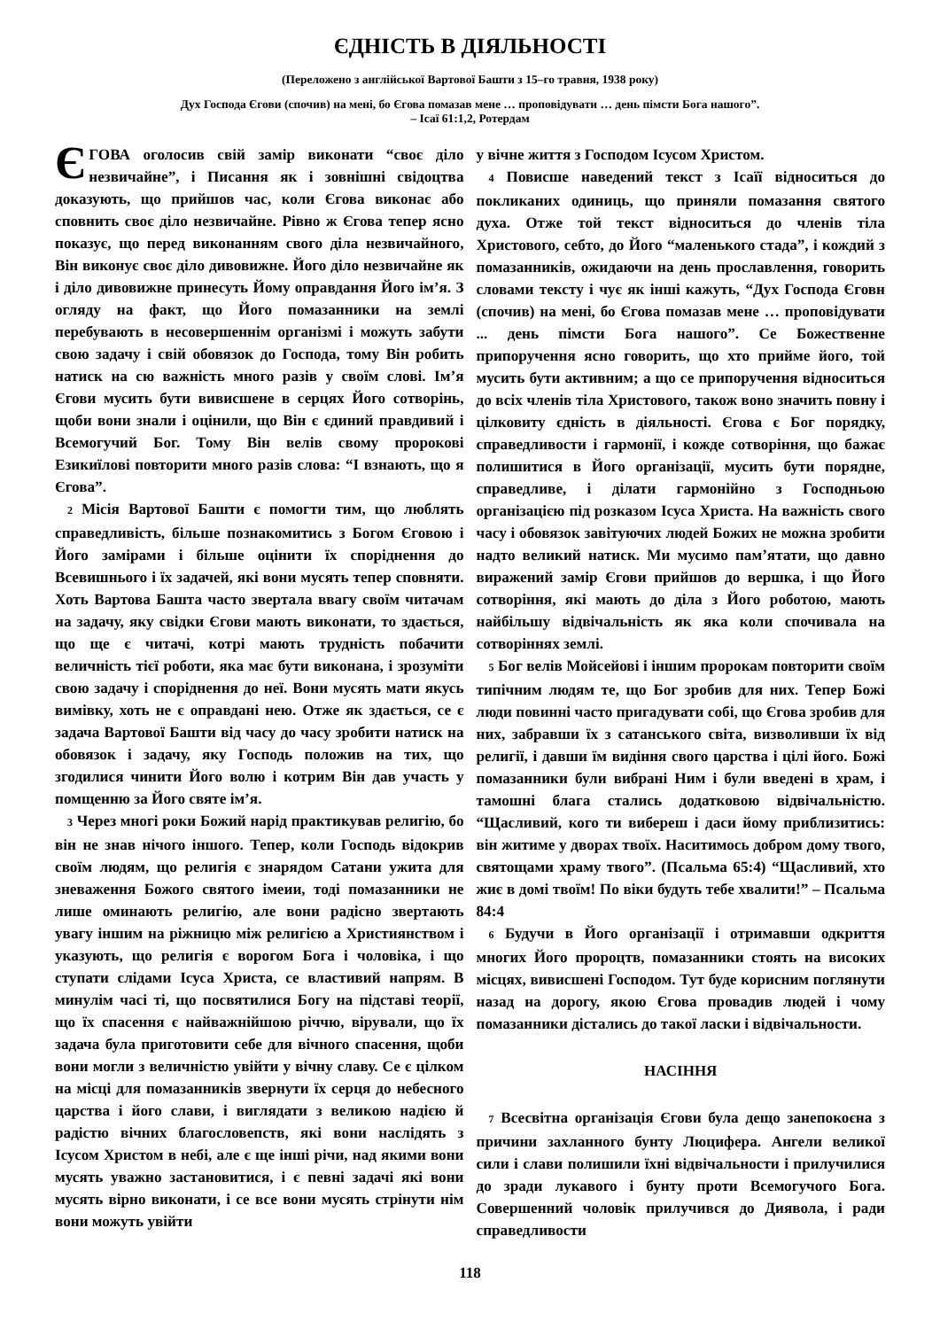ЄДНІСТЬ В ДІЯЛЬНОСТІ
(Переложено з англійської Вартової Башти з 15–го травня, 1938 року)
Дух Господа Єгови (спочив) на мені, бо Єгова помазав мене … проповідувати … день пімсти Бога нашого”.
– Ісаї 61:1,2, Ротердам
ЄГОВА оголосив свій замір виконати “своє діло незвичайне”, і Писання як і зовнішні свідоцтва доказують, що прийшов час, коли Єгова виконає або сповнить своє діло незвичайне. Рівно ж Єгова тепер ясно показує, що перед виконанням свого діла незвичайного, Він виконує своє діло дивовижне. Його діло незвичайне як і діло дивовижне принесуть Йому оправдання Його ім’я. З огляду на факт, що Його помазанники на землі перебувають в несовершеннім організмі і можуть забути свою задачу і свій обовязок до Господа, тому Він робить натиск на сю важність много разів у своїм слові. Ім’я Єгови мусить бути вивисшене в серцях Його сотворінь, щоби вони знали і оцінили, що Він є єдиний правдивий і Всемогучий Бог. Тому Він велів свому пророкові Езикиїлові повторити много разів слова: “І взнають, що я Єгова”.
2 Місія Вартової Башти є помогти тим, що люблять справедливість, більше познакомитись з Богом Єговою і Його замірами і більше оцінити їх споріднення до Всевишнього і їх задачей, які вони мусять тепер сповняти. Хоть Вартова Башта часто звертала ввагу своїм читачам на задачу, яку свідки Єгови мають виконати, то здається, що ще є читачі, котрі мають трудність побачити величність тієї роботи, яка має бути виконана, і зрозуміти свою задачу і споріднення до неї. Вони мусять мати якусь вимівку, хоть не є оправдані нею. Отже як здається, се є задача Вартової Башти від часу до часу зробити натиск на обовязок і задачу, яку Господь положив на тих, що згодилися чинити Його волю і котрим Він дав участь у помщенню за Його святе ім’я.
3 Через многі роки Божий нарід практикував религію, бо він не знав нічого іншого. Тепер, коли Господь відокрив своїм людям, що религія є знарядом Сатани ужита для зневаження Божого святого імеии, тоді помазанники не лише оминають религію, але вони радісно звертають увагу іншим на ріжницю між религією а Християнством і указують, що религія є ворогом Бога і чоловіка, і що ступати слідами Ісуса Христа, се властивий напрям. В минулім часі ті, що посвятилися Богу на підставі теорії, що їх спасення є найважнійшою річчю, вірували, що їх задача була приготовити себе для вічного спасення, щоби вони могли з величністю увійти у вічну славу. Се є цілком на місці для помазанників звернути їх серця до небесного царства і його слави, і виглядати з великою надією й радістю вічних благословепств, які вони наслідять з Ісусом Христом в небі, але є ще інші річи, над якими вони мусять уважно застановитися, і є певні задачі які вони мусять вірно виконати, і се все вони мусять стрінути нім вони можуть увійти
у вічне життя з Господом Ісусом Христом.
4 Повисше наведений текст з Ісаїї відноситься до покликаних одиниць, що приняли помазання святого духа. Отже той текст відноситься до членів тіла Христового, себто, до Його “маленького стада”, і кождий з помазанників, ожидаючи на день прославлення, говорить словами тексту і чує як інші кажуть, “Дух Господа Єговн (спочив) на мені, бо Єгова помазав мене … проповідувати ... день пімсти Бога нашого”. Се Божественне припоручення ясно говорить, що хто прийме його, той мусить бути активним; а що се припоручення відноситься до всіх членів тіла Христового, також воно значить повну і цілковиту єдність в діяльності. Єгова є Бог порядку, справедливости і гармонії, і кожде сотворіння, що бажає полишитися в Його організації, мусить бути порядне, справедливе, і ділати гармонійно з Господньою організацією під розказом Ісуса Христа. На важність свого часу і обовязок завітуючих людей Божих не можна зробити надто великий натиск. Ми мусимо пам’ятати, що давно виражений замір Єгови прийшов до вершка, і що Його сотворіння, які мають до діла з Його роботою, мають найбільшу відвічальність як яка коли спочивала на сотворіннях землі.
5 Бог велів Мойсейові і іншим пророкам повторити своїм типічним людям те, що Бог зробив для них. Тепер Божі люди повинні часто пригадувати собі, що Єгова зробив для них, забравши їх з сатанського світа, визволивши їх від религії, і давши їм видіння свого царства і цілі його. Божі помазанники були вибрані Ним і були введені в храм, і тамошні блага стались додатковою відвічальністю. “Щасливий, кого ти вибереш і даси йому приблизитись: він житиме у дворах твоїх. Наситимось добром дому твого, святощами храму твого”. (Псальма 65:4) “Щасливий, хто жиє в домі твоїм! По віки будуть тебе хвалити!” – Псальма 84:4
6 Будучи в Його організації і отримавши одкриття многих Його пророцтв, помазанники стоять на високих місцях, вивисшені Господом. Тут буде корисним поглянути назад на дорогу, якою Єгова провадив людей і чому помазанники дістались до такої ласки і відвічальности.
НАСІННЯ
7 Всесвітна організація Єгови була дещо занепокоєна з причини захланного бунту Люцифера. Ангели великої сили і слави полишили їхні відвічальности і прилучилися до зради лукавого і бунту проти Всемогучого Бога. Совершенний чоловік прилучився до Диявола, і ради справедливости
118